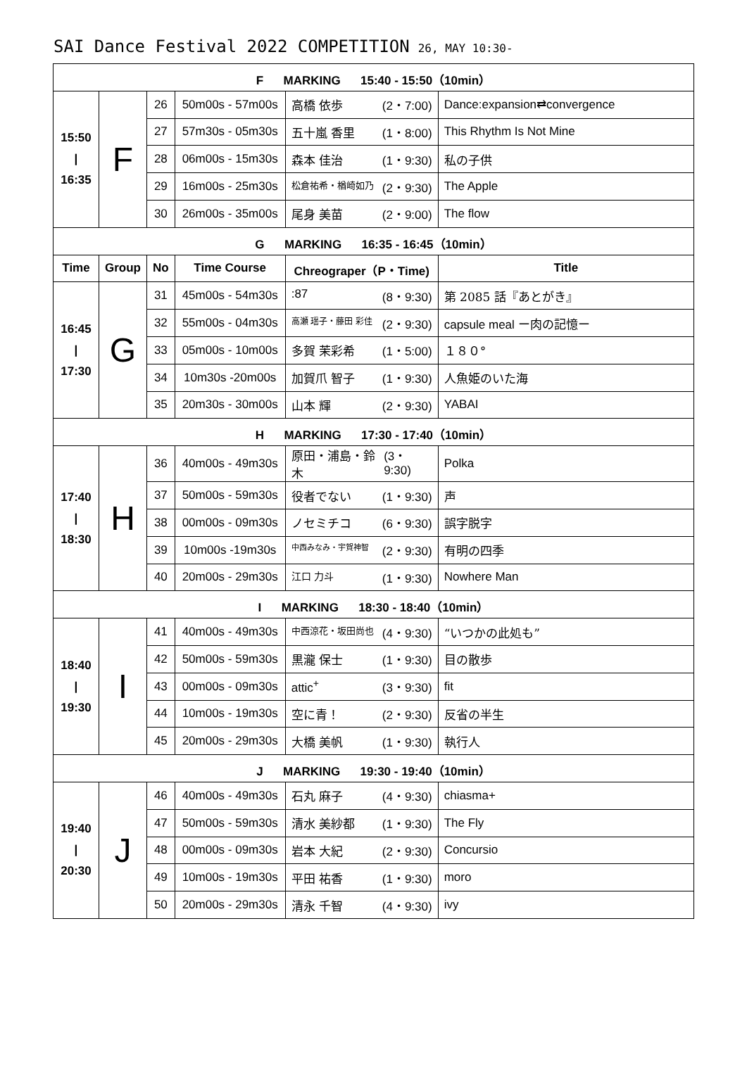SAI Dance Festival 2022 COMPETITION 26, MAY 10:30-
| F MARKING 15:40 - 15:50（10min） | | | | | |
| 15:50 / 16:35 | F | 26 | 50m00s - 57m00s | 高橋 依歩 (2・7:00) | Dance:expansion⇄convergence |
| | | 27 | 57m30s - 05m30s | 五十嵐 香里 (1・8:00) | This Rhythm Is Not Mine |
| | | 28 | 06m00s - 15m30s | 森本 佳治 (1・9:30) | 私の子供 |
| | | 29 | 16m00s - 25m30s | 松倉祐希・楢崎如乃 (2・9:30) | The Apple |
| | | 30 | 26m00s - 35m00s | 尾身 美苗 (2・9:00) | The flow |
| G MARKING 16:35 - 16:45（10min） | | | | | |
| Time | Group | No | Time Course | Chreograper（P・Time) | Title |
| 16:45 / 17:30 | G | 31 | 45m00s - 54m30s | :87 (8・9:30) | 第 2085 話『あとがき』 |
| | | 32 | 55m00s - 04m30s | 高瀬 瑶子・藤田 彩佳 (2・9:30) | capsule meal ー肉の記憶ー |
| | | 33 | 05m00s - 10m00s | 多賀 茉彩希 (1・5:00) | １８０° |
| | | 34 | 10m30s -20m00s | 加賀爪 智子 (1・9:30) | 人魚姫のいた海 |
| | | 35 | 20m30s - 30m00s | 山本 輝 (2・9:30) | YABAI |
| H MARKING 17:30 - 17:40（10min） | | | | | |
| 17:40 / 18:30 | H | 36 | 40m00s - 49m30s | 原田・浦島・鈴木 (3・9:30) | Polka |
| | | 37 | 50m00s - 59m30s | 役者でない (1・9:30) | 声 |
| | | 38 | 00m00s - 09m30s | ノセミチコ (6・9:30) | 誤字脱字 |
| | | 39 | 10m00s -19m30s | 中西みなみ・宇賀神智 (2・9:30) | 有明の四季 |
| | | 40 | 20m00s - 29m30s | 江口 力斗 (1・9:30) | Nowhere Man |
| I MARKING 18:30 - 18:40（10min） | | | | | |
| 18:40 / 19:30 | I | 41 | 40m00s - 49m30s | 中西涼花・坂田尚也 (4・9:30) | “いつかの此処も” |
| | | 42 | 50m00s - 59m30s | 黒瀧 保士 (1・9:30) | 目の散歩 |
| | | 43 | 00m00s - 09m30s | attic<sup>+</sup> (3・9:30) | fit |
| | | 44 | 10m00s - 19m30s | 空に青！ (2・9:30) | 反省の半生 |
| | | 45 | 20m00s - 29m30s | 大橋 美帆 (1・9:30) | 執行人 |
| J MARKING 19:30 - 19:40（10min） | | | | | |
| 19:40 / 20:30 | J | 46 | 40m00s - 49m30s | 石丸 麻子 (4・9:30) | chiasma+ |
| | | 47 | 50m00s - 59m30s | 清水 美紗都 (1・9:30) | The Fly |
| | | 48 | 00m00s - 09m30s | 岩本 大紀 (2・9:30) | Concursio |
| | | 49 | 10m00s - 19m30s | 平田 祐香 (1・9:30) | moro |
| | | 50 | 20m00s - 29m30s | 清永 千智 (4・9:30) | ivy |